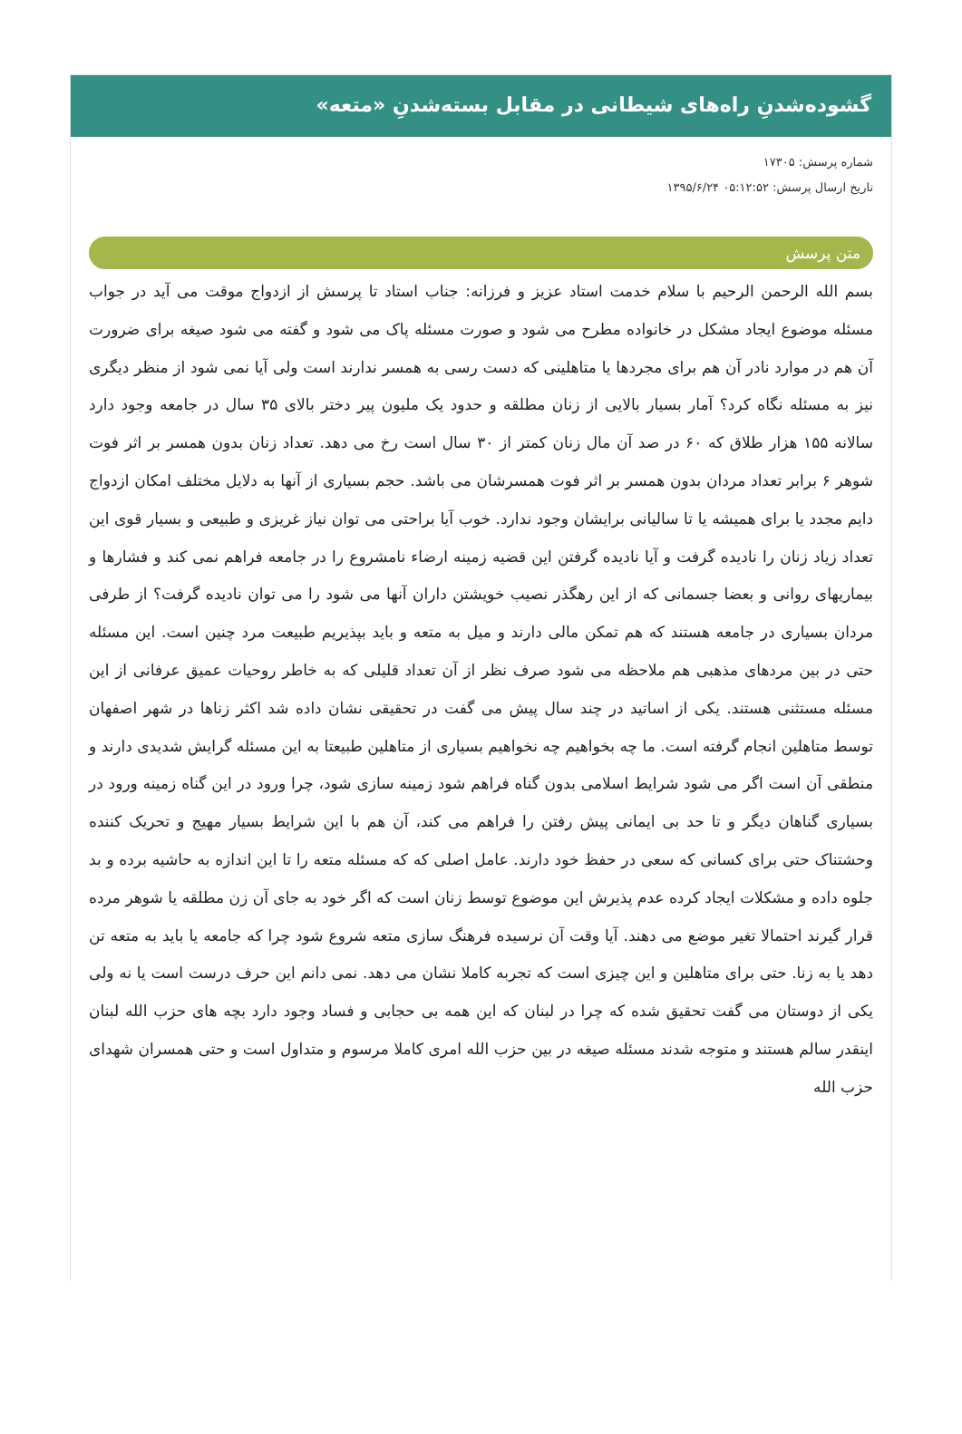گشوده‌شدنِ راه‌های شیطانی در مقابل بسته‌شدنِ «متعه»
شماره پرسش: ۱۷۳۰۵
تاریخ ارسال پرسش: ۰۵:۱۲:۵۲ ۱۳۹۵/۶/۲۴
متن پرسش
بسم الله الرحمن الرحیم با سلام خدمت استاد عزیز و فرزانه: جناب استاد تا پرسش از ازدواج موقت می آید در جواب مسئله موضوع ایجاد مشکل در خانواده مطرح می شود و صورت مسئله پاک می شود و گفته می شود صیغه برای ضرورت آن هم در موارد نادر آن هم برای مجردها یا متاهلینی که دست رسی به همسر ندارند است ولی آیا نمی شود از منظر دیگری نیز به مسئله نگاه کرد؟ آمار بسیار بالایی از زنان مطلقه و حدود یک ملیون پیر دختر بالای ۳۵ سال در جامعه وجود دارد سالانه ۱۵۵ هزار طلاق که ۶۰ در صد آن مال زنان کمتر از ۳۰ سال است رخ می دهد. تعداد زنان بدون همسر بر اثر فوت شوهر ۶ برابر تعداد مردان بدون همسر بر اثر فوت همسرشان می باشد. حجم بسیاری از آنها به دلایل مختلف امکان ازدواج دایم مجدد یا برای همیشه یا تا سالیانی برایشان وجود ندارد. خوب آیا براحتی می توان نیاز غریزی و طبیعی و بسیار قوی این تعداد زیاد زنان را نادیده گرفت و آیا نادیده گرفتن این قضیه زمینه ارضاء نامشروع را در جامعه فراهم نمی کند و فشارها و بیماریهای روانی و بعضا جسمانی که از این رهگذر نصیب خویشتن داران آنها می شود را می توان نادیده گرفت؟ از طرفی مردان بسیاری در جامعه هستند که هم تمکن مالی دارند و میل به متعه و باید بپذیریم طبیعت مرد چنین است. این مسئله حتی در بین مردهای مذهبی هم ملاحظه می شود صرف نظر از آن تعداد قلیلی که به خاطر روحیات عمیق عرفانی از این مسئله مستثنی هستند. یکی از اساتید در چند سال پیش می گفت در تحقیقی نشان داده شد اکثر زناها در شهر اصفهان توسط متاهلین انجام گرفته است. ما چه بخواهیم چه نخواهیم بسیاری از متاهلین طبیعتا به این مسئله گرایش شدیدی دارند و منطقی آن است اگر می شود شرایط اسلامی بدون گناه فراهم شود زمینه سازی شود، چرا ورود در این گناه زمینه ورود در بسیاری گناهان دیگر و تا حد بی ایمانی پیش رفتن را فراهم می کند، آن هم با این شرایط بسیار مهیج و تحریک کننده وحشتناک حتی برای کسانی که سعی در حفظ خود دارند. عامل اصلی که که مسئله متعه را تا این اندازه به حاشیه برده و بد جلوه داده و مشکلات ایجاد کرده عدم پذیرش این موضوع توسط زنان است که اگر خود به جای آن زن مطلقه یا شوهر مرده قرار گیرند احتمالا تغیر موضع می دهند. آیا وقت آن نرسیده فرهنگ سازی متعه شروع شود چرا که جامعه یا باید به متعه تن دهد یا به زنا. حتی برای متاهلین و این چیزی است که تجربه کاملا نشان می دهد. نمی دانم این حرف درست است یا نه ولی یکی از دوستان می گفت تحقیق شده که چرا در لبنان که این همه بی حجابی و فساد وجود دارد بچه های حزب الله لبنان اینقدر سالم هستند و متوجه شدند مسئله صیغه در بین حزب الله امری کاملا مرسوم و متداول است و حتی همسران شهدای حزب الله